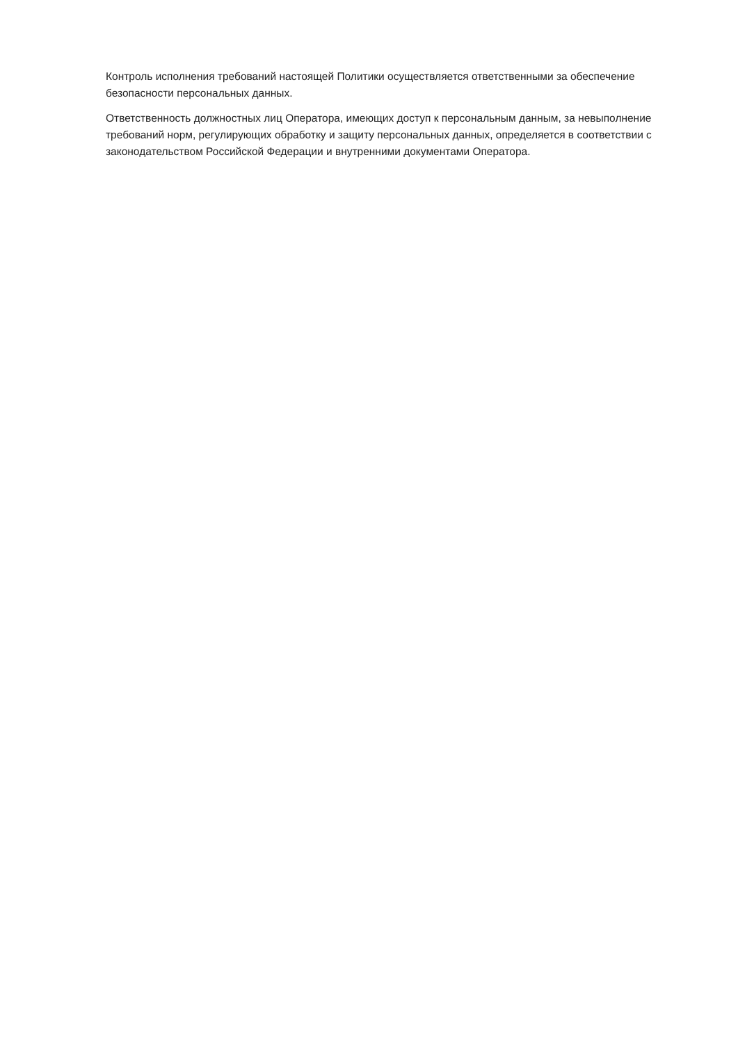Контроль исполнения требований настоящей Политики осуществляется ответственными за обеспечение безопасности персональных данных.
Ответственность должностных лиц Оператора, имеющих доступ к персональным данным, за невыполнение требований норм, регулирующих обработку и защиту персональных данных, определяется в соответствии с законодательством Российской Федерации и внутренними документами Оператора.